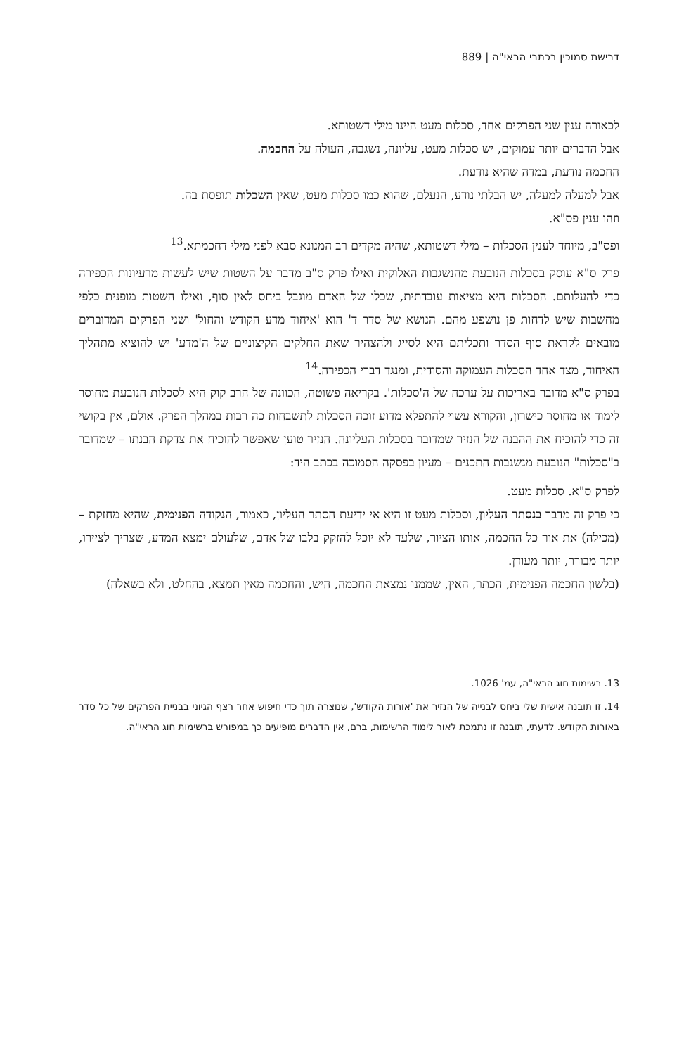דרישת סמוכין בכתבי הראי"ה | 889
לכאורה ענין שני הפרקים אחד, סכלות מעט היינו מילי דשטותא.
אבל הדברים יותר עמוקים, יש סכלות מעט, עליונה, נשגבה, העולה על החכמה.
החכמה נודעת, במדה שהיא נודעת.
אבל למעלה למעלה, יש הבלתי נודע, הנעלם, שהוא כמו סכלות מעט, שאין השכלות תופסת בה.
וזהו ענין פס"א.
ופס"ב, מיוחד לענין הסכלות – מילי דשטותא, שהיה מקדים רב המנונא סבא לפני מילי דחכמתא.<sup>13</sup>
פרק ס"א עוסק בסכלות הנובעת מהנשגבות האלוקית ואילו פרק ס"ב מדבר על השטות שיש לעשות מרעיונות הכפירה כדי להעלותם. הסכלות היא מציאות עובדתית, שכלו של האדם מוגבל ביחס לאין סוף, ואילו השטות מופנית כלפי מחשבות שיש לדחות פן נושפע מהם. הנושא של סדר ד' הוא 'איחוד מדע הקודש והחול' ושני הפרקים המדוברים מובאים לקראת סוף הסדר ותכליתם היא לסייג ולהצהיר שאת החלקים הקיצוניים של ה'מדע' יש להוציא מתהליך האיחוד, מצד אחד הסכלות העמוקה והסודית, ומנגד דברי הכפירה.<sup>14</sup>
בפרק ס"א מדובר באריכות על ערכה של ה'סכלות'. בקריאה פשוטה, הכוונה של הרב קוק היא לסכלות הנובעת מחוסר לימוד או מחוסר כישרון, והקורא עשוי להתפלא מדוע זוכה הסכלות לתשבחות כה רבות במהלך הפרק. אולם, אין בקושי זה כדי להוכיח את ההבנה של הנזיר שמדובר בסכלות העליונה. הנזיר טוען שאפשר להוכיח את צדקת הבנתו – שמדובר ב"סכלות" הנובעת מנשגבות התכנים – מעיון בפסקה הסמוכה בכתב היד:
לפרק ס"א. סכלות מעט.
כי פרק זה מדבר בנסתר העליון, וסכלות מעט זו היא אי ידיעת הסתר העליון, כאמור, הנקודה הפנימית, שהיא מחזקת – (מכילה) את אור כל החכמה, אותו הציור, שלעד לא יוכל להזקק בלבו של אדם, שלעולם ימצא המדע, שצריך לציירו, יותר מבורר, יותר מעודן.
(בלשון החכמה הפנימית, הכתר, האין, שממנו נמצאת החכמה, היש, והחכמה מאין תמצא, בהחלט, ולא בשאלה)
13. רשימות חוג הראי"ה, עמ' 1026.
14. זו תובנה אישית שלי ביחס לבנייה של הנזיר את 'אורות הקודש', שנוצרה תוך כדי חיפוש אחר רצף הגיוני בבניית הפרקים של כל סדר באורות הקודש. לדעתי, תובנה זו נתמכת לאור לימוד הרשימות, ברם, אין הדברים מופיעים כך במפורש ברשימות חוג הראי"ה.